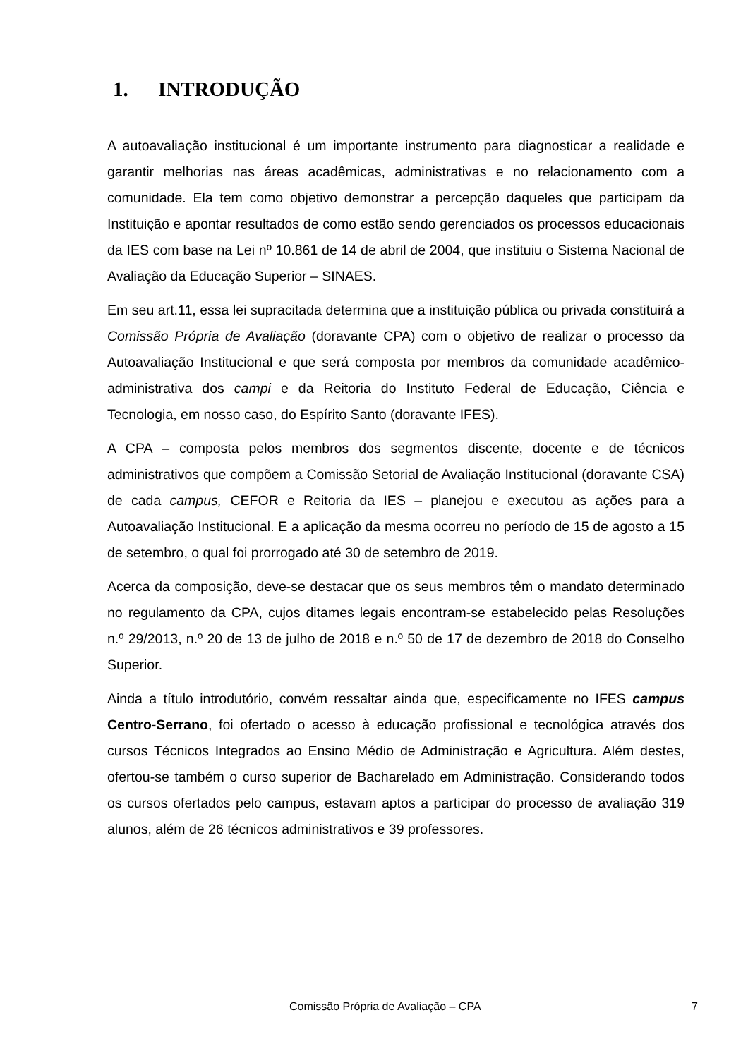1. INTRODUÇÃO
A autoavaliação institucional é um importante instrumento para diagnosticar a realidade e garantir melhorias nas áreas acadêmicas, administrativas e no relacionamento com a comunidade. Ela tem como objetivo demonstrar a percepção daqueles que participam da Instituição e apontar resultados de como estão sendo gerenciados os processos educacionais da IES com base na Lei nº 10.861 de 14 de abril de 2004, que instituiu o Sistema Nacional de Avaliação da Educação Superior – SINAES.
Em seu art.11, essa lei supracitada determina que a instituição pública ou privada constituirá a Comissão Própria de Avaliação (doravante CPA) com o objetivo de realizar o processo da Autoavaliação Institucional e que será composta por membros da comunidade acadêmico-administrativa dos campi e da Reitoria do Instituto Federal de Educação, Ciência e Tecnologia, em nosso caso, do Espírito Santo (doravante IFES).
A CPA – composta pelos membros dos segmentos discente, docente e de técnicos administrativos que compõem a Comissão Setorial de Avaliação Institucional (doravante CSA) de cada campus, CEFOR e Reitoria da IES – planejou e executou as ações para a Autoavaliação Institucional. E a aplicação da mesma ocorreu no período de 15 de agosto a 15 de setembro, o qual foi prorrogado até 30 de setembro de 2019.
Acerca da composição, deve-se destacar que os seus membros têm o mandato determinado no regulamento da CPA, cujos ditames legais encontram-se estabelecido pelas Resoluções n.º 29/2013, n.º 20 de 13 de julho de 2018 e n.º 50 de 17 de dezembro de 2018 do Conselho Superior.
Ainda a título introdutório, convém ressaltar ainda que, especificamente no IFES campus Centro-Serrano, foi ofertado o acesso à educação profissional e tecnológica através dos cursos Técnicos Integrados ao Ensino Médio de Administração e Agricultura. Além destes, ofertou-se também o curso superior de Bacharelado em Administração. Considerando todos os cursos ofertados pelo campus, estavam aptos a participar do processo de avaliação 319 alunos, além de 26 técnicos administrativos e 39 professores.
Comissão Própria de Avaliação – CPA 7